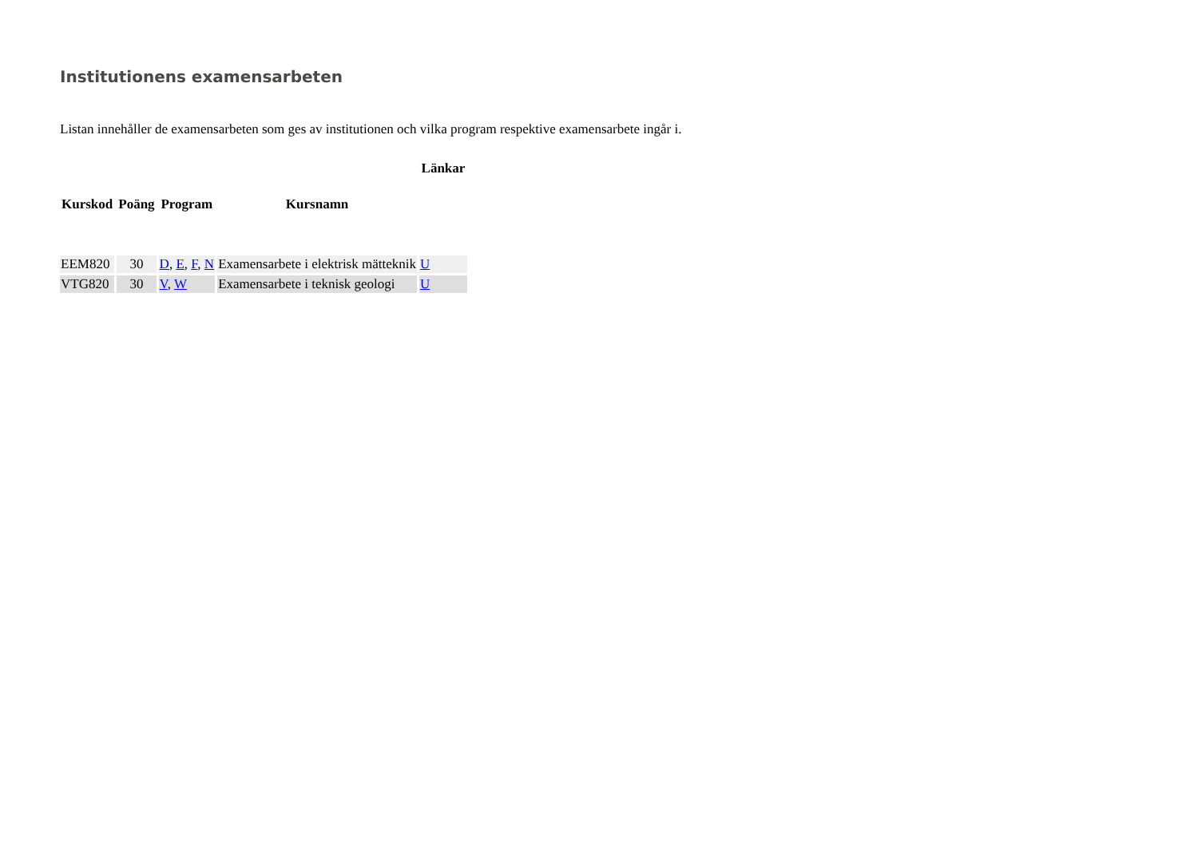Institutionens examensarbeten
Listan innehåller de examensarbeten som ges av institutionen och vilka program respektive examensarbete ingår i.
| | | | | Länkar |
| --- | --- | --- | --- | --- |
| Kurskod | Poäng | Program | Kursnamn | |
| EEM820 | 30 | D , E , F , N | Examensarbete i elektrisk mätteknik | U |
| VTG820 | 30 | V , W | Examensarbete i teknisk geologi | U |